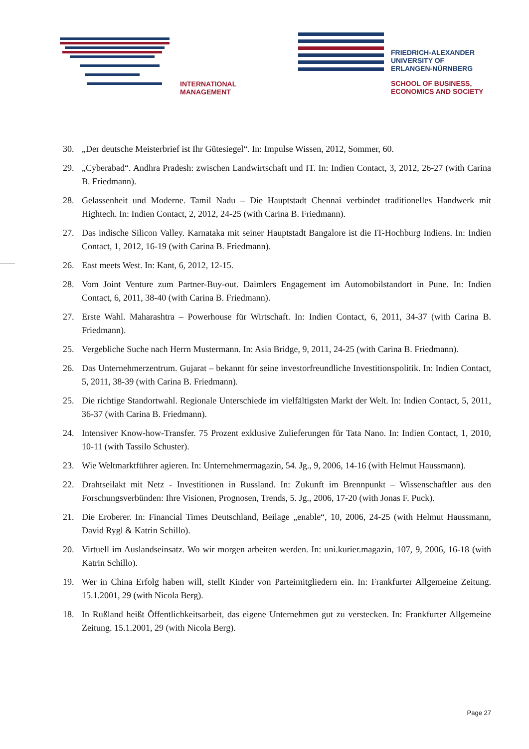INTERNATIONAL
MANAGEMENT
FRIEDRICH-ALEXANDER
UNIVERSITY OF
ERLANGEN-NÜRNBERG
SCHOOL OF BUSINESS,
ECONOMICS AND SOCIETY
30. „Der deutsche Meisterbrief ist Ihr Gütesiegel“. In: Impulse Wissen, 2012, Sommer, 60.
29. „Cyberabad“. Andhra Pradesh: zwischen Landwirtschaft und IT. In: Indien Contact, 3, 2012, 26-27 (with Carina B. Friedmann).
28. Gelassenheit und Moderne. Tamil Nadu – Die Hauptstadt Chennai verbindet traditionelles Handwerk mit Hightech. In: Indien Contact, 2, 2012, 24-25 (with Carina B. Friedmann).
27. Das indische Silicon Valley. Karnataka mit seiner Hauptstadt Bangalore ist die IT-Hochburg Indiens. In: Indien Contact, 1, 2012, 16-19 (with Carina B. Friedmann).
26. East meets West. In: Kant, 6, 2012, 12-15.
28. Vom Joint Venture zum Partner-Buy-out. Daimlers Engagement im Automobilstandort in Pune. In: Indien Contact, 6, 2011, 38-40 (with Carina B. Friedmann).
27. Erste Wahl. Maharashtra – Powerhouse für Wirtschaft. In: Indien Contact, 6, 2011, 34-37 (with Carina B. Friedmann).
25. Vergebliche Suche nach Herrn Mustermann. In: Asia Bridge, 9, 2011, 24-25 (with Carina B. Friedmann).
26. Das Unternehmerzentrum. Gujarat – bekannt für seine investorfreundliche Investitionspolitik. In: Indien Contact, 5, 2011, 38-39 (with Carina B. Friedmann).
25. Die richtige Standortwahl. Regionale Unterschiede im vielfältigsten Markt der Welt. In: Indien Contact, 5, 2011, 36-37 (with Carina B. Friedmann).
24. Intensiver Know-how-Transfer. 75 Prozent exklusive Zulieferungen für Tata Nano. In: Indien Contact, 1, 2010, 10-11 (with Tassilo Schuster).
23. Wie Weltmarktführer agieren. In: Unternehmermagazin, 54. Jg., 9, 2006, 14-16 (with Helmut Haussmann).
22. Drahtseilakt mit Netz - Investitionen in Russland. In: Zukunft im Brennpunkt – Wissenschaftler aus den Forschungsverbünden: Ihre Visionen, Prognosen, Trends, 5. Jg., 2006, 17-20 (with Jonas F. Puck).
21. Die Eroberer. In: Financial Times Deutschland, Beilage „enable“, 10, 2006, 24-25 (with Helmut Haussmann, David Rygl & Katrin Schillo).
20. Virtuell im Auslandseinsatz. Wo wir morgen arbeiten werden. In: uni.kurier.magazin, 107, 9, 2006, 16-18 (with Katrin Schillo).
19. Wer in China Erfolg haben will, stellt Kinder von Parteimitgliedern ein. In: Frankfurter Allgemeine Zeitung. 15.1.2001, 29 (with Nicola Berg).
18. In Rußland heißt Öffentlichkeitsarbeit, das eigene Unternehmen gut zu verstecken. In: Frankfurter Allgemeine Zeitung. 15.1.2001, 29 (with Nicola Berg).
Page 27